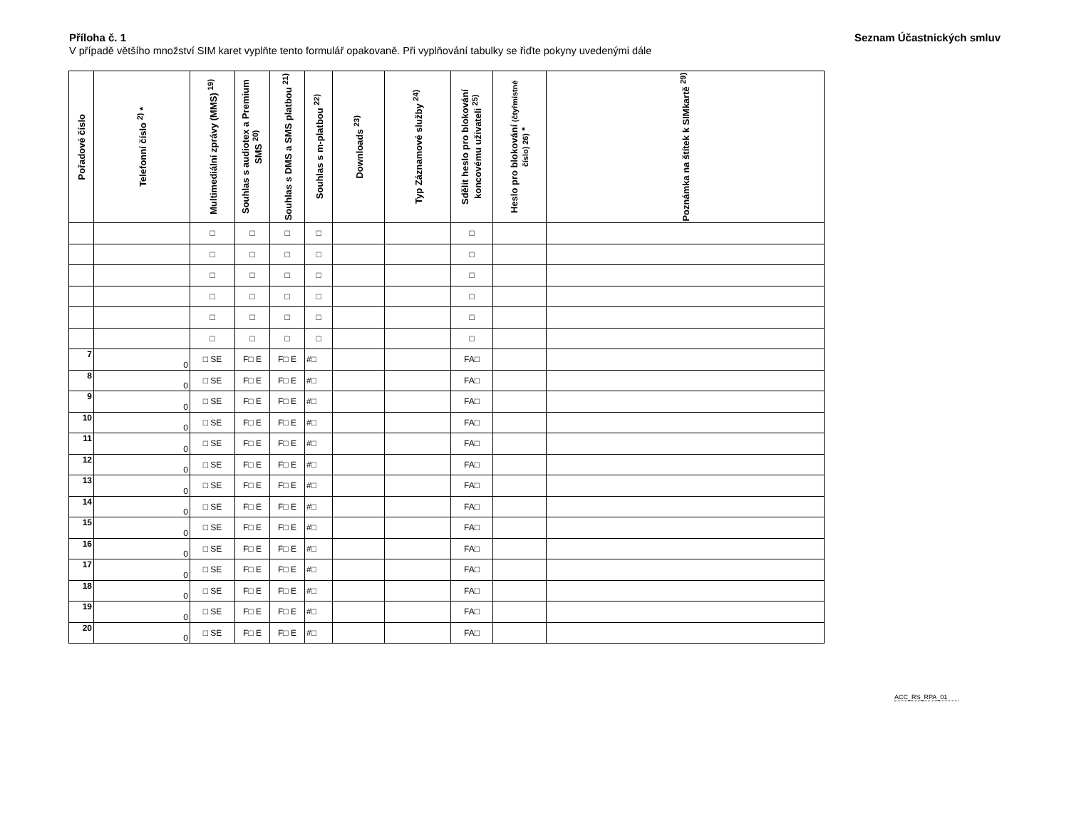Příloha č. 1 Seznam Účastnických smluv
V případě většího množství SIM karet vyplňte tento formulář opakovaně. Při vyplňování tabulky se řiďte pokyny uvedenými dále
| Pořadové číslo | Telefonní číslo <sup>2)</sup> * | Multimediální zprávy (MMS) <sup>19)</sup> | Souhlas s audiotex a Premium SMS <sup>20)</sup> | Souhlas s DMS a SMS platbou <sup>21)</sup> | Souhlas s m-platbou <sup>22)</sup> | Downloads <sup>23)</sup> | Typ Záznamové služby <sup>24)</sup> | Sdělit heslo pro blokování koncovému uživateli <sup>25)</sup> | Heslo pro blokování (čtyřmístné číslo) 26) * | Poznámka na štítek k SIMkartě <sup>29)</sup> |
| --- | --- | --- | --- | --- | --- | --- | --- | --- | --- | --- |
| | | □ | □ | □ | □ | | | □ | | |
| | | □ | □ | □ | □ | | | □ | | |
| | | □ | □ | □ | □ | | | □ | | |
| | | □ | □ | □ | □ | | | □ | | |
| | | □ | □ | □ | □ | | | □ | | |
| | | □ | □ | □ | □ | | | □ | | |
| 7 | 0 | □ SE | F□ E | F□ E | #□ | | | FA□ | | |
| 8 | 0 | □ SE | F□ E | F□ E | #□ | | | FA□ | | |
| 9 | 0 | □ SE | F□ E | F□ E | #□ | | | FA□ | | |
| 10 | 0 | □ SE | F□ E | F□ E | #□ | | | FA□ | | |
| 11 | 0 | □ SE | F□ E | F□ E | #□ | | | FA□ | | |
| 12 | 0 | □ SE | F□ E | F□ E | #□ | | | FA□ | | |
| 13 | 0 | □ SE | F□ E | F□ E | #□ | | | FA□ | | |
| 14 | 0 | □ SE | F□ E | F□ E | #□ | | | FA□ | | |
| 15 | 0 | □ SE | F□ E | F□ E | #□ | | | FA□ | | |
| 16 | 0 | □ SE | F□ E | F□ E | #□ | | | FA□ | | |
| 17 | 0 | □ SE | F□ E | F□ E | #□ | | | FA□ | | |
| 18 | 0 | □ SE | F□ E | F□ E | #□ | | | FA□ | | |
| 19 | 0 | □ SE | F□ E | F□ E | #□ | | | FA□ | | |
| 20 | 0 | □ SE | F□ E | F□ E | #□ | | | FA□ | | |
ACC_RS_RPA_01